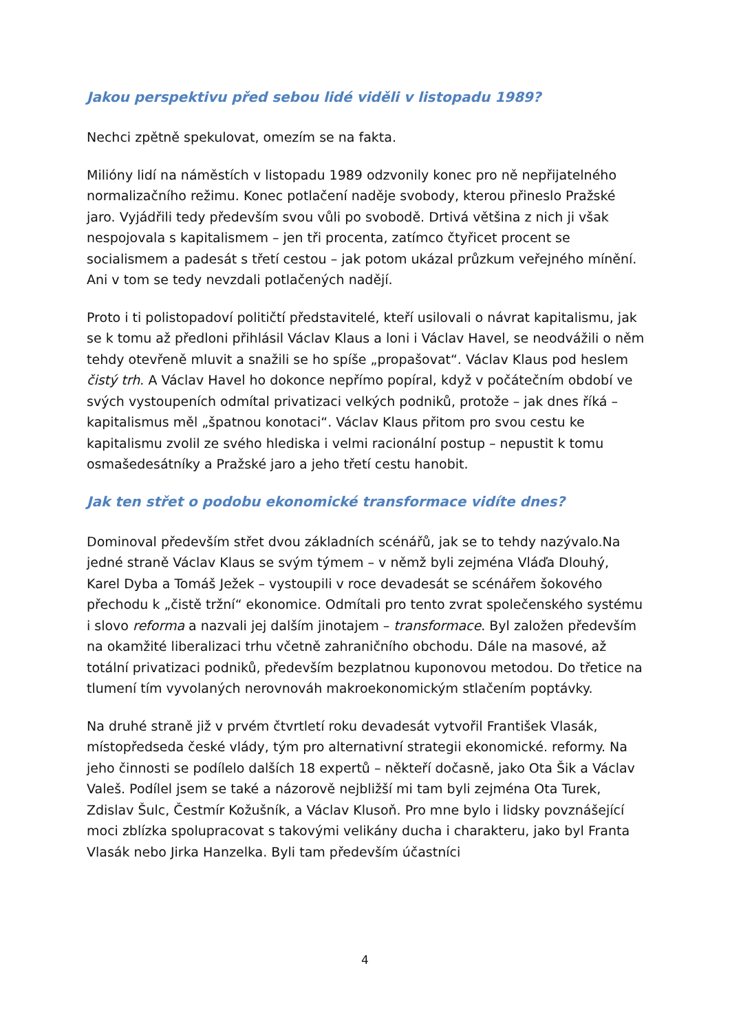Jakou perspektivu před sebou lidé viděli v listopadu 1989?
Nechci zpětně spekulovat, omezím se na fakta.
Milióny lidí na náměstích v listopadu 1989 odzvonily konec pro ně nepřijatelného normalizačního režimu. Konec potlačení naděje svobody, kterou přineslo Pražské jaro. Vyjádřili tedy především svou vůli po svobodě. Drtivá většina z nich ji však nespojovala s kapitalismem – jen tři procenta, zatímco čtyřicet procent se socialismem a padesát s třetí cestou – jak potom ukázal průzkum veřejného mínění. Ani v tom se tedy nevzdali potlačených nadějí.
Proto i ti polistopadoví političtí představitelé, kteří usilovali o návrat kapitalismu, jak se k tomu až předloni přihlásil Václav Klaus a loni i Václav Havel, se neodvážili o něm tehdy otevřeně mluvit a snažili se ho spíše „propašovat“. Václav Klaus pod heslem čistý trh. A Václav Havel ho dokonce nepřímo popíral, když v počátečním období ve svých vystoupeních odmítal privatizaci velkých podniků, protože – jak dnes říká – kapitalismus měl „špatnou konotaci“. Václav Klaus přitom pro svou cestu ke kapitalismu zvolil ze svého hlediska i velmi racionální postup – nepustit k tomu osmašedesátníky a Pražské jaro a jeho třetí cestu hanobit.
Jak ten střet o podobu ekonomické transformace vidíte dnes?
Dominoval především střet dvou základních scénářů, jak se to tehdy nazývalo.Na jedné straně Václav Klaus se svým týmem – v němž byli zejména Vláďa Dlouhý, Karel Dyba a Tomáš Ježek – vystoupili v roce devadesát se scénářem šokového přechodu k „čistě tržní“ ekonomice. Odmítali pro tento zvrat společenského systému i slovo reforma a nazvali jej dalším jinotajem – transformace. Byl založen především na okamžité liberalizaci trhu včetně zahraničního obchodu. Dále na masové, až totální privatizaci podniků, především bezplatnou kuponovou metodou. Do třetice na tlumení tím vyvolaných nerovnováh makroekonomickým stlačením poptávky.
Na druhé straně již v prvém čtvrtletí roku devadesát vytvořil František Vlasák, místopředseda české vlády, tým pro alternativní strategii ekonomické. reformy. Na jeho činnosti se podílelo dalších 18 expertů – někteří dočasně, jako Ota Šik a Václav Valeš. Podílel jsem se také a názorově nejbližší mi tam byli zejména Ota Turek, Zdislav Šulc, Čestmír Kožušník, a Václav Klusoň. Pro mne bylo i lidsky povznášející moci zblízka spolupracovat s takovými velikány ducha i charakteru, jako byl Franta Vlasák nebo Jirka Hanzelka. Byli tam především účastníci
4